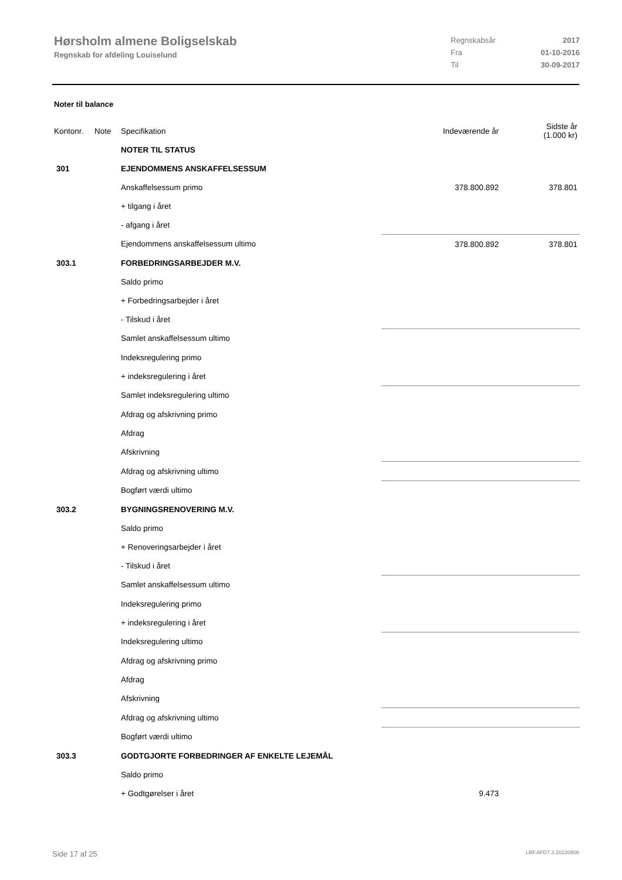Hørsholm almene Boligselskab
Regnskab for afdeling Louiselund
| Regnskabsår | 2017 |
| Fra | 01-10-2016 |
| Til | 30-09-2017 |
Noter til balance
| Kontonr. | Note | Specifikation | Indeværende år | Sidste år (1.000 kr) |
| | | NOTER TIL STATUS | | |
| 301 | | EJENDOMMENS ANSKAFFELSESSUM | | |
| | | Anskaffelsessum primo | 378.800.892 | 378.801 |
| | | + tilgang i året | | |
| | | - afgang i året | | |
| | | Ejendommens anskaffelsessum ultimo | 378.800.892 | 378.801 |
| 303.1 | | FORBEDRINGSARBEJDER M.V. | | |
| | | Saldo primo | | |
| | | + Forbedringsarbejder i året | | |
| | | - Tilskud i året | | |
| | | Samlet anskaffelsessum ultimo | | |
| | | Indeksregulering primo | | |
| | | + indeksregulering i året | | |
| | | Samlet indeksregulering ultimo | | |
| | | Afdrag og afskrivning primo | | |
| | | Afdrag | | |
| | | Afskrivning | | |
| | | Afdrag og afskrivning ultimo | | |
| | | Bogført værdi ultimo | | |
| 303.2 | | BYGNINGSRENOVERING M.V. | | |
| | | Saldo primo | | |
| | | + Renoveringsarbejder i året | | |
| | | - Tilskud i året | | |
| | | Samlet anskaffelsessum ultimo | | |
| | | Indeksregulering primo | | |
| | | + indeksregulering i året | | |
| | | Indeksregulering ultimo | | |
| | | Afdrag og afskrivning primo | | |
| | | Afdrag | | |
| | | Afskrivning | | |
| | | Afdrag og afskrivning ultimo | | |
| | | Bogført værdi ultimo | | |
| 303.3 | | GODTGJORTE FORBEDRINGER AF ENKELTE LEJEMÅL | | |
| | | Saldo primo | | |
| | | + Godtgørelser i året | 9.473 | |
Side 17 af 25 LBF.AFD7.3.20220906